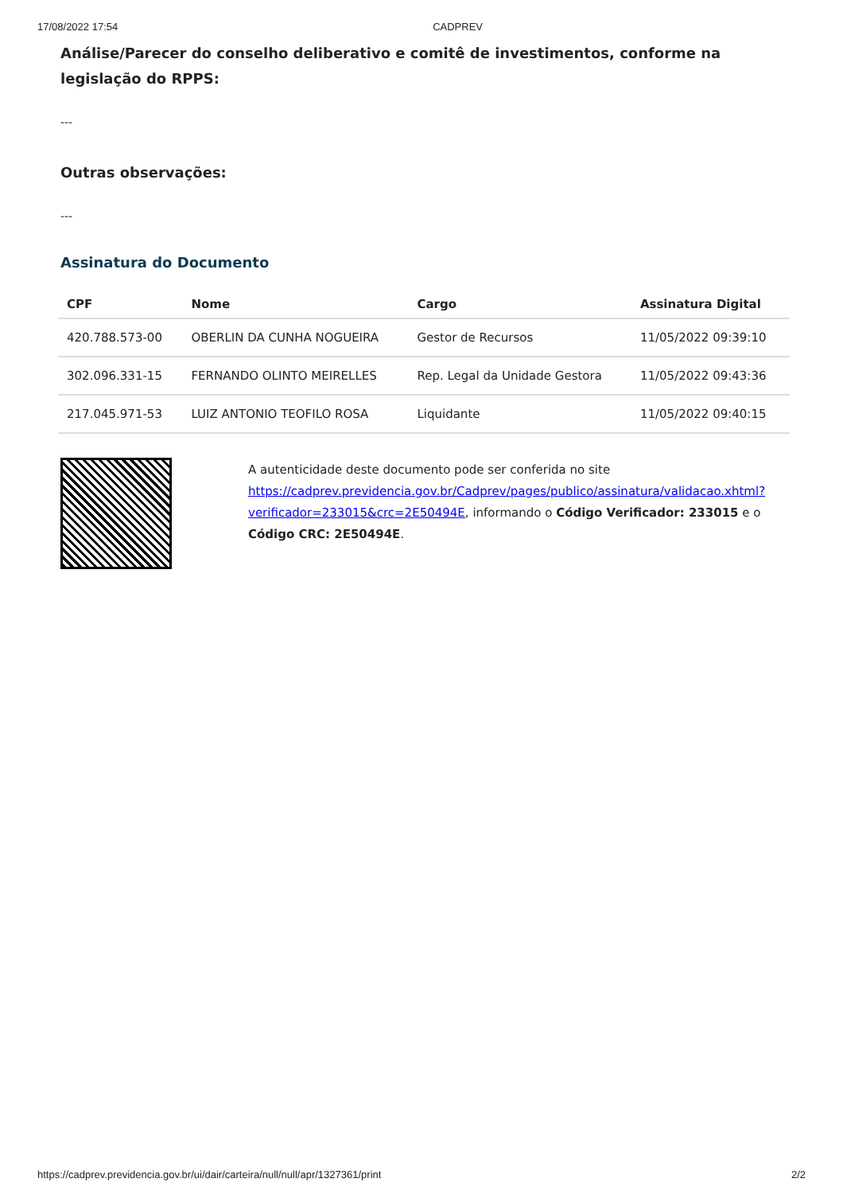17/08/2022 17:54 CADPREV
Análise/Parecer do conselho deliberativo e comitê de investimentos, conforme na legislação do RPPS:
---
Outras observações:
---
Assinatura do Documento
| CPF | Nome | Cargo | Assinatura Digital |
| --- | --- | --- | --- |
| 420.788.573-00 | OBERLIN DA CUNHA NOGUEIRA | Gestor de Recursos | 11/05/2022 09:39:10 |
| 302.096.331-15 | FERNANDO OLINTO MEIRELLES | Rep. Legal da Unidade Gestora | 11/05/2022 09:43:36 |
| 217.045.971-53 | LUIZ ANTONIO TEOFILO ROSA | Liquidante | 11/05/2022 09:40:15 |
A autenticidade deste documento pode ser conferida no site https://cadprev.previdencia.gov.br/Cadprev/pages/publico/assinatura/validacao.xhtml?verificador=233015&crc=2E50494E, informando o Código Verificador: 233015 e o Código CRC: 2E50494E.
https://cadprev.previdencia.gov.br/ui/dair/carteira/null/null/apr/1327361/print 2/2